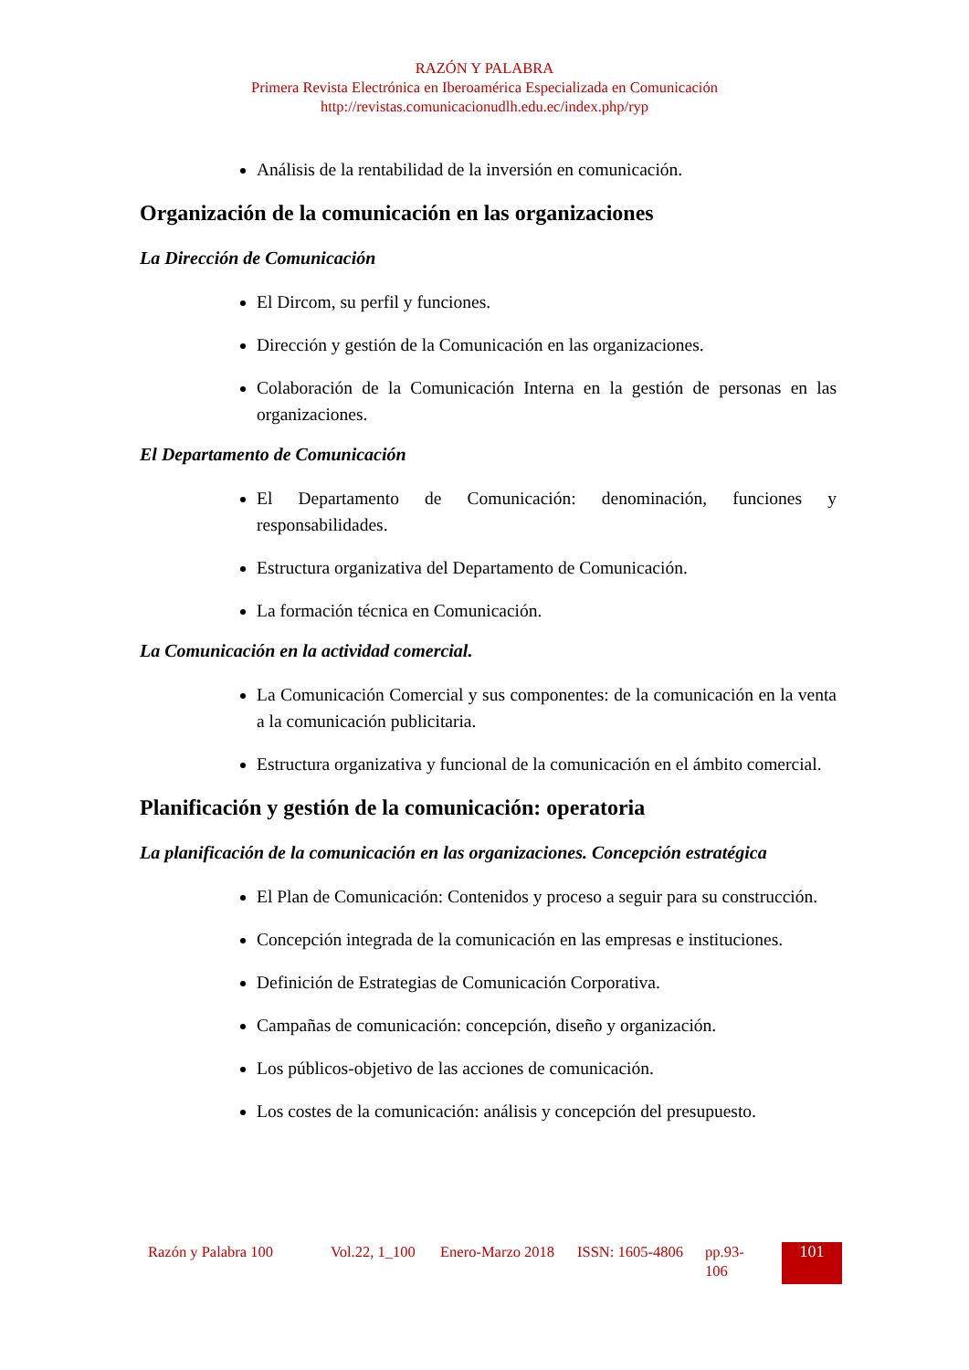RAZÓN Y PALABRA
Primera Revista Electrónica en Iberoamérica Especializada en Comunicación
http://revistas.comunicacionudlh.edu.ec/index.php/ryp
Análisis de la rentabilidad de la inversión en comunicación.
Organización de la comunicación en las organizaciones
La Dirección de Comunicación
El Dircom, su perfil y funciones.
Dirección y gestión de la Comunicación en las organizaciones.
Colaboración de la Comunicación Interna en la gestión de personas en las organizaciones.
El Departamento de Comunicación
El Departamento de Comunicación: denominación, funciones y responsabilidades.
Estructura organizativa del Departamento de Comunicación.
La formación técnica en Comunicación.
La Comunicación en la actividad comercial.
La Comunicación Comercial y sus componentes: de la comunicación en la venta a la comunicación publicitaria.
Estructura organizativa y funcional de la comunicación en el ámbito comercial.
Planificación y gestión de la comunicación: operatoria
La planificación de la comunicación en las organizaciones. Concepción estratégica
El Plan de Comunicación: Contenidos y proceso a seguir para su construcción.
Concepción integrada de la comunicación en las empresas e instituciones.
Definición de Estrategias de Comunicación Corporativa.
Campañas de comunicación: concepción, diseño y organización.
Los públicos-objetivo de las acciones de comunicación.
Los costes de la comunicación: análisis y concepción del presupuesto.
Razón y Palabra 100
Vol.22, 1_100
Enero-Marzo 2018
ISSN: 1605-4806
pp.93-106
101